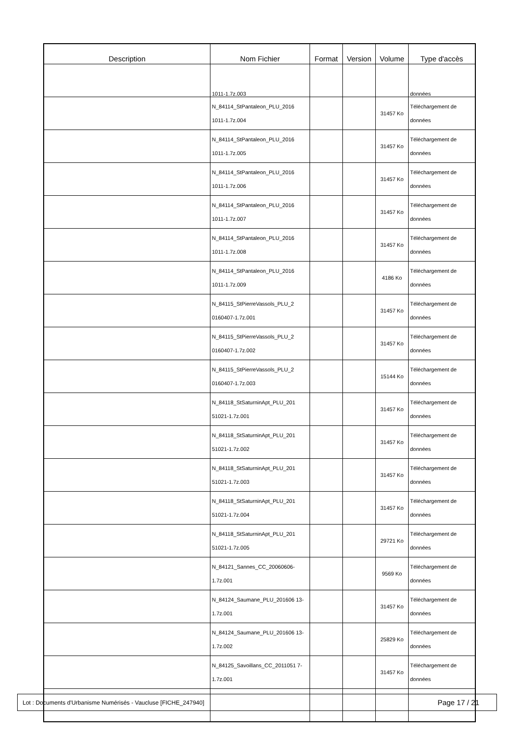| Description | Nom Fichier | Format | Version | Volume | Type d'accès |
| --- | --- | --- | --- | --- | --- |
| | 1011-1.7z.003 | | | | données |
| | N_84114_StPantaleon_PLU_2016 1011-1.7z.004 | | | 31457 Ko | Téléchargement de données |
| | N_84114_StPantaleon_PLU_2016 1011-1.7z.005 | | | 31457 Ko | Téléchargement de données |
| | N_84114_StPantaleon_PLU_2016 1011-1.7z.006 | | | 31457 Ko | Téléchargement de données |
| | N_84114_StPantaleon_PLU_2016 1011-1.7z.007 | | | 31457 Ko | Téléchargement de données |
| | N_84114_StPantaleon_PLU_2016 1011-1.7z.008 | | | 31457 Ko | Téléchargement de données |
| | N_84114_StPantaleon_PLU_2016 1011-1.7z.009 | | | 4186 Ko | Téléchargement de données |
| | N_84115_StPierreVassols_PLU_2 0160407-1.7z.001 | | | 31457 Ko | Téléchargement de données |
| | N_84115_StPierreVassols_PLU_2 0160407-1.7z.002 | | | 31457 Ko | Téléchargement de données |
| | N_84115_StPierreVassols_PLU_2 0160407-1.7z.003 | | | 15144 Ko | Téléchargement de données |
| | N_84118_StSaturninApt_PLU_201 51021-1.7z.001 | | | 31457 Ko | Téléchargement de données |
| | N_84118_StSaturninApt_PLU_201 51021-1.7z.002 | | | 31457 Ko | Téléchargement de données |
| | N_84118_StSaturninApt_PLU_201 51021-1.7z.003 | | | 31457 Ko | Téléchargement de données |
| | N_84118_StSaturninApt_PLU_201 51021-1.7z.004 | | | 31457 Ko | Téléchargement de données |
| | N_84118_StSaturninApt_PLU_201 51021-1.7z.005 | | | 29721 Ko | Téléchargement de données |
| | N_84121_Sannes_CC_20060606- 1.7z.001 | | | 9569 Ko | Téléchargement de données |
| | N_84124_Saumane_PLU_201606 13-1.7z.001 | | | 31457 Ko | Téléchargement de données |
| | N_84124_Saumane_PLU_201606 13-1.7z.002 | | | 25829 Ko | Téléchargement de données |
| | N_84125_Savoillans_CC_2011051 7-1.7z.001 | | | 31457 Ko | Téléchargement de données |
Lot : Documents d'Urbanisme Numérisés - Vaucluse [FICHE_247940] Page 17 / 21